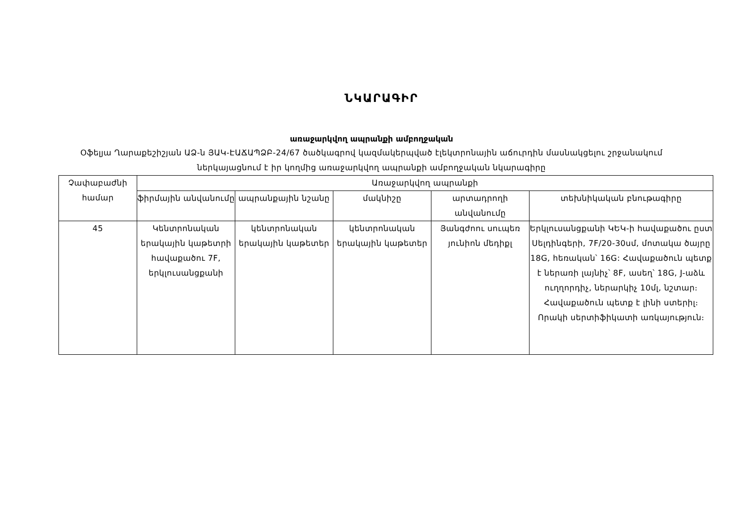ՆԿԱՐԱԳԻՐ
առաջարկվող ապրանքի ամբողջական
Օֆելյա Ղարաքեշիշյան ԱՁ-ն ՅԱԿ-ԷԱՃԱՊՁԲ-24/67 ծածկագրով կազմակերպված էլեկտրոնային աճուրդին մասնակցելու շրջանակում ներկայացնում է իր կողմից առաջարկվող ապրանքի ամբողջական նկարագիրը
| Չափաբաժնի համար | Առաջարկվող ապրանքի | | | | |
| --- | --- | --- | --- | --- | --- |
| | ֆիրմային անվանումը | ապրանքային նշանը | մակնիշը | արտադրողի անվանումը | տեխնիկական բնութագիրը |
| 45 | Կենտրոնական երակային կաթետրի հավաքածու 7F, երկլուսանցքանի | կենտրոնական երակային կաթետեր | կենտրոնական երակային կաթետեր | Յանգժոու սուպեռ յունիոն մեդիքլ | Երկլուսանցքանի ԿԵԿ-ի հավաքածու ըստ Սելդինգերի, 7F/20-30սմ, մոտակա ծայրը 18G, հեռական՝ 16G: Հավաքածուն պետք է ներառի լայնիչ՝ 8F, ասեղ՝ 18G, J-աձև ուղղորդիչ, ներարկիչ 10մլ, նշտար։ Հավաքածուն պետք է լինի ստերիլ։ Որակի սերտիֆիկատի առկայություն։ |